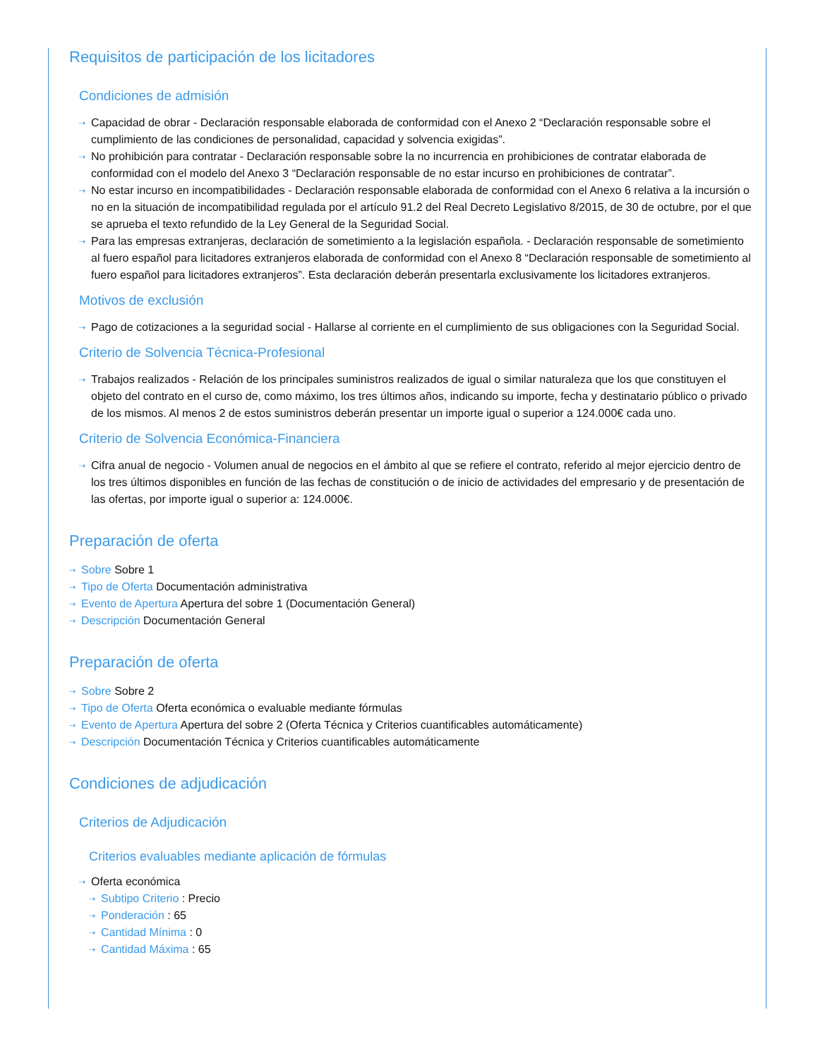Requisitos de participación de los licitadores
Condiciones de admisión
⇢ Capacidad de obrar - Declaración responsable elaborada de conformidad con el Anexo 2 “Declaración responsable sobre el cumplimiento de las condiciones de personalidad, capacidad y solvencia exigidas”.
⇢ No prohibición para contratar - Declaración responsable sobre la no incurrencia en prohibiciones de contratar elaborada de conformidad con el modelo del Anexo 3 “Declaración responsable de no estar incurso en prohibiciones de contratar”.
⇢ No estar incurso en incompatibilidades - Declaración responsable elaborada de conformidad con el Anexo 6 relativa a la incursión o no en la situación de incompatibilidad regulada por el artículo 91.2 del Real Decreto Legislativo 8/2015, de 30 de octubre, por el que se aprueba el texto refundido de la Ley General de la Seguridad Social.
⇢ Para las empresas extranjeras, declaración de sometimiento a la legislación española. - Declaración responsable de sometimiento al fuero español para licitadores extranjeros elaborada de conformidad con el Anexo 8 “Declaración responsable de sometimiento al fuero español para licitadores extranjeros”. Esta declaración deberán presentarla exclusivamente los licitadores extranjeros.
Motivos de exclusión
⇢ Pago de cotizaciones a la seguridad social - Hallarse al corriente en el cumplimiento de sus obligaciones con la Seguridad Social.
Criterio de Solvencia Técnica-Profesional
⇢ Trabajos realizados - Relación de los principales suministros realizados de igual o similar naturaleza que los que constituyen el objeto del contrato en el curso de, como máximo, los tres últimos años, indicando su importe, fecha y destinatario público o privado de los mismos. Al menos 2 de estos suministros deberán presentar un importe igual o superior a 124.000€ cada uno.
Criterio de Solvencia Económica-Financiera
⇢ Cifra anual de negocio - Volumen anual de negocios en el ámbito al que se refiere el contrato, referido al mejor ejercicio dentro de los tres últimos disponibles en función de las fechas de constitución o de inicio de actividades del empresario y de presentación de las ofertas, por importe igual o superior a: 124.000€.
Preparación de oferta
⇢ Sobre Sobre 1
⇢ Tipo de Oferta Documentación administrativa
⇢ Evento de Apertura Apertura del sobre 1 (Documentación General)
⇢ Descripción Documentación General
Preparación de oferta
⇢ Sobre Sobre 2
⇢ Tipo de Oferta Oferta económica o evaluable mediante fórmulas
⇢ Evento de Apertura Apertura del sobre 2 (Oferta Técnica y Criterios cuantificables automáticamente)
⇢ Descripción Documentación Técnica y Criterios cuantificables automáticamente
Condiciones de adjudicación
Criterios de Adjudicación
Criterios evaluables mediante aplicación de fórmulas
⇢ Oferta económica
⇢ Subtipo Criterio : Precio
⇢ Ponderación : 65
⇢ Cantidad Mínima : 0
⇢ Cantidad Máxima : 65